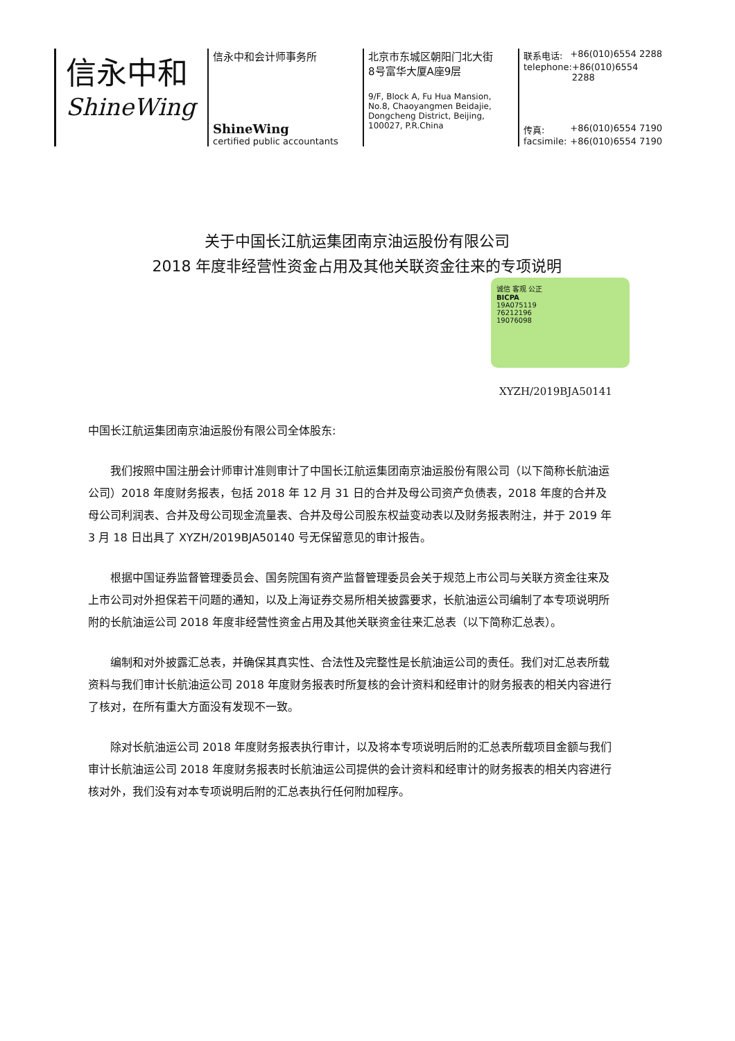信永中和
ShineWing
信永中和会计师事务所
ShineWing
certified public accountants
北京市东城区朝阳门北大街
8号富华大厦A座9层
9/F, Block A, Fu Hua Mansion,
No.8, Chaoyangmen Beidajie,
Dongcheng District, Beijing,
100027, P.R.China
联系电话: +86(010)6554 2288
telephone: +86(010)6554 2288
传真: +86(010)6554 7190
facsimile: +86(010)6554 7190
关于中国长江航运集团南京油运股份有限公司
2018 年度非经营性资金占用及其他关联资金往来的专项说明
诚信 客观 公正
BICPA
19A075119
76212196
19076098
XYZH/2019BJA50141
中国长江航运集团南京油运股份有限公司全体股东:
我们按照中国注册会计师审计准则审计了中国长江航运集团南京油运股份有限公司（以下简称长航油运公司）2018 年度财务报表，包括 2018 年 12 月 31 日的合并及母公司资产负债表，2018 年度的合并及母公司利润表、合并及母公司现金流量表、合并及母公司股东权益变动表以及财务报表附注，并于 2019 年 3 月 18 日出具了 XYZH/2019BJA50140 号无保留意见的审计报告。
根据中国证券监督管理委员会、国务院国有资产监督管理委员会关于规范上市公司与关联方资金往来及上市公司对外担保若干问题的通知，以及上海证券交易所相关披露要求，长航油运公司编制了本专项说明所附的长航油运公司 2018 年度非经营性资金占用及其他关联资金往来汇总表（以下简称汇总表）。
编制和对外披露汇总表，并确保其真实性、合法性及完整性是长航油运公司的责任。我们对汇总表所载资料与我们审计长航油运公司 2018 年度财务报表时所复核的会计资料和经审计的财务报表的相关内容进行了核对，在所有重大方面没有发现不一致。
除对长航油运公司 2018 年度财务报表执行审计，以及将本专项说明后附的汇总表所载项目金额与我们审计长航油运公司 2018 年度财务报表时长航油运公司提供的会计资料和经审计的财务报表的相关内容进行核对外，我们没有对本专项说明后附的汇总表执行任何附加程序。